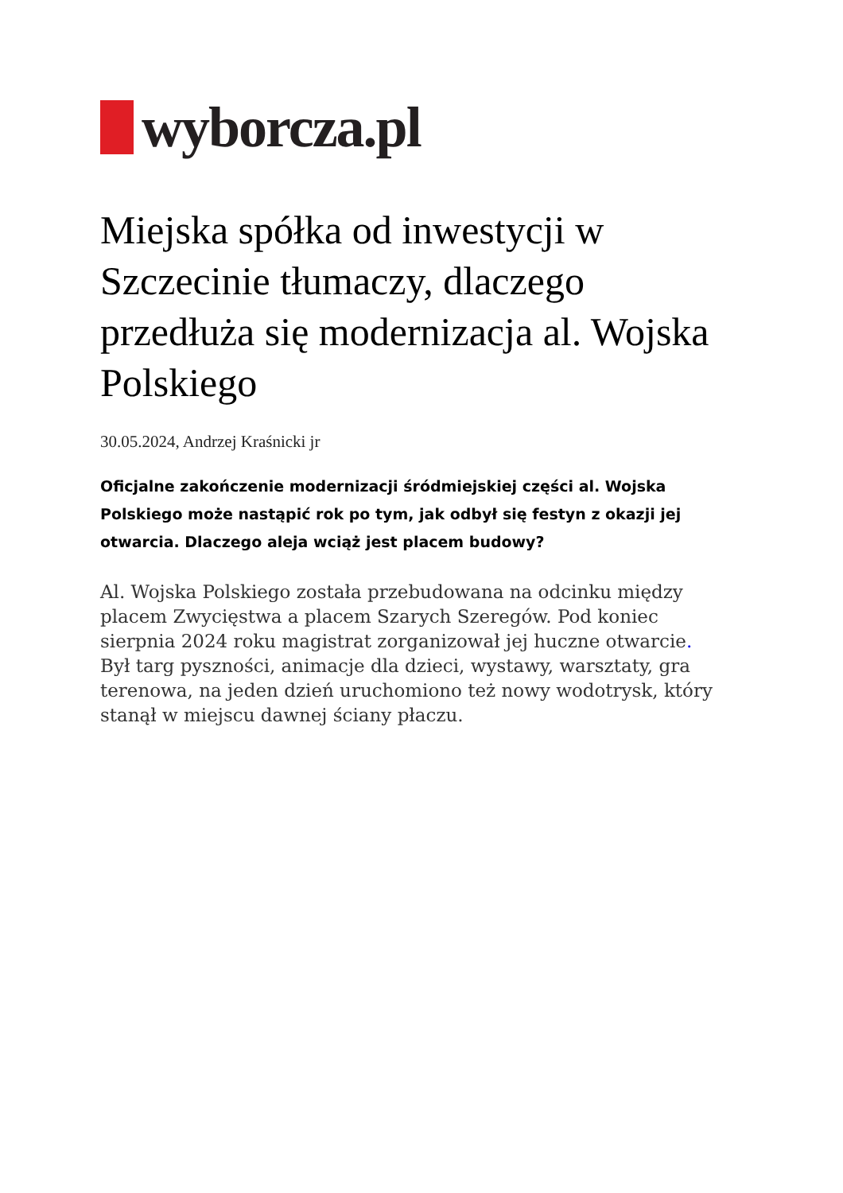wyborcza.pl
Miejska spółka od inwestycji w Szczecinie tłumaczy, dlaczego przedłuża się modernizacja al. Wojska Polskiego
30.05.2024, Andrzej Kraśnicki jr
Oficjalne zakończenie modernizacji śródmiejskiej części al. Wojska Polskiego może nastąpić rok po tym, jak odbył się festyn z okazji jej otwarcia. Dlaczego aleja wciąż jest placem budowy?
Al. Wojska Polskiego została przebudowana na odcinku między placem Zwycięstwa a placem Szarych Szeregów. Pod koniec sierpnia 2024 roku magistrat zorganizował jej huczne otwarcie. Był targ pyszności, animacje dla dzieci, wystawy, warsztaty, gra terenowa, na jeden dzień uruchomiono też nowy wodotrysk, który stanął w miejscu dawnej ściany płaczu.